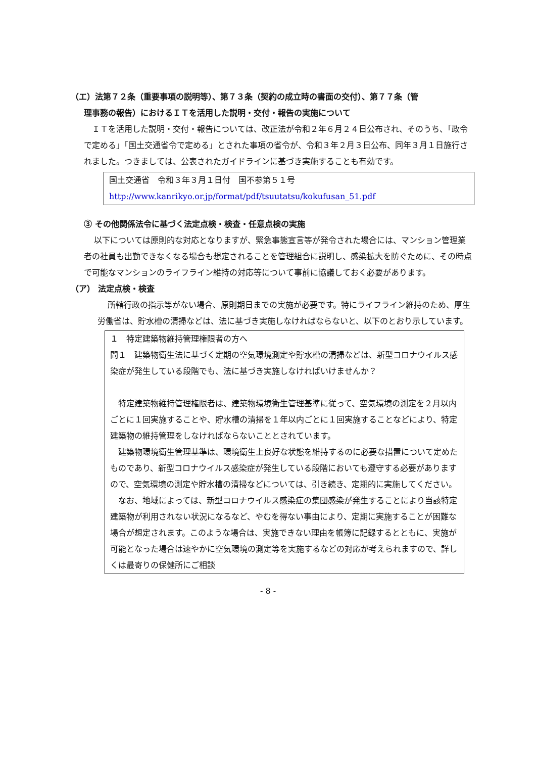（エ）法第７２条（重要事項の説明等）、第７３条（契約の成立時の書面の交付）、第７７条（管
理事務の報告）におけるＩＴを活用した説明・交付・報告の実施について
ＩＴを活用した説明・交付・報告については、改正法が令和２年６月２４日公布され、そのうち、「政令で定める」「国土交通省令で定める」とされた事項の省令が、令和３年２月３日公布、同年３月１日施行されました。つきましては、公表されたガイドラインに基づき実施することも有効です。
国土交通省　令和３年３月１日付　国不参第５１号
http://www.kanrikyo.or.jp/format/pdf/tsuutatsu/kokufusan_51.pdf
③ その他関係法令に基づく法定点検・検査・任意点検の実施
以下については原則的な対応となりますが、緊急事態宣言等が発令された場合には、マンション管理業者の社員も出勤できなくなる場合も想定されることを管理組合に説明し、感染拡大を防ぐために、その時点で可能なマンションのライフライン維持の対応等について事前に協議しておく必要があります。
（ア） 法定点検・検査
所轄行政の指示等がない場合、原則期日までの実施が必要です。特にライフライン維持のため、厚生労働省は、貯水槽の清掃などは、法に基づき実施しなければならないと、以下のとおり示しています。
１　特定建築物維持管理権限者の方へ
問１　建築物衛生法に基づく定期の空気環境測定や貯水槽の清掃などは、新型コロナウイルス感染症が発生している段階でも、法に基づき実施しなければいけませんか？
特定建築物維持管理権限者は、建築物環境衛生管理基準に従って、空気環境の測定を２月以内ごとに１回実施することや、貯水槽の清掃を１年以内ごとに１回実施することなどにより、特定建築物の維持管理をしなければならないこととされています。
建築物環境衛生管理基準は、環境衛生上良好な状態を維持するのに必要な措置について定めたものであり、新型コロナウイルス感染症が発生している段階においても遵守する必要がありますので、空気環境の測定や貯水槽の清掃などについては、引き続き、定期的に実施してください。
なお、地域によっては、新型コロナウイルス感染症の集団感染が発生することにより当該特定建築物が利用されない状況になるなど、やむを得ない事由により、定期に実施することが困難な場合が想定されます。このような場合は、実施できない理由を帳簿に記録するとともに、実施が可能となった場合は速やかに空気環境の測定等を実施するなどの対応が考えられますので、詳しくは最寄りの保健所にご相談
- 8 -